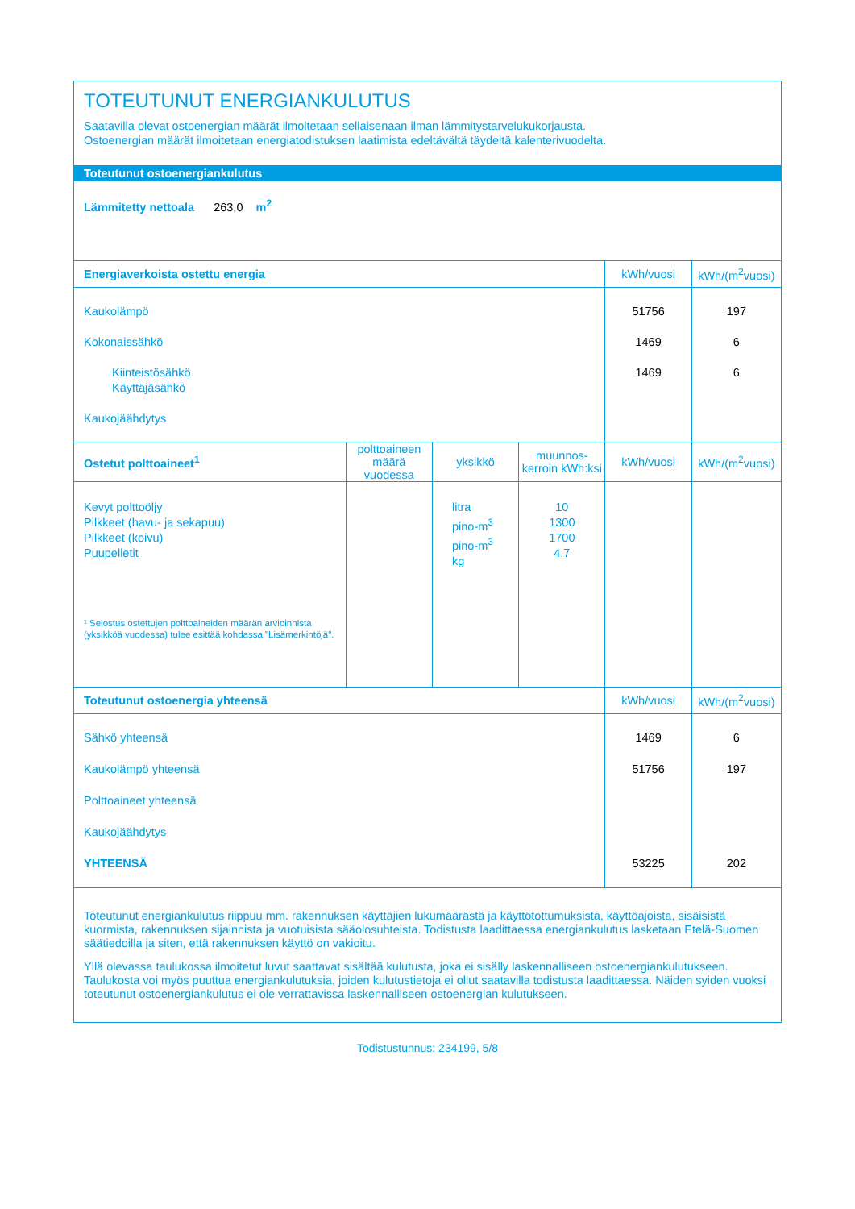TOTEUTUNUT ENERGIANKULUTUS
Saatavilla olevat ostoenergian määrät ilmoitetaan sellaisenaan ilman lämmitystarvelukukorjausta.
Ostoenergian määrät ilmoitetaan energiatodistuksen laatimista edeltävältä täydeltä kalenterivuodelta.
Toteutunut ostoenergiankulutus
Lämmitetty nettoala 263,0 m<sup>2</sup>
| Energiaverkoista ostettu energia | | | | kWh/vuosi | kWh/(m<sup>2</sup>vuosi) |
| --- | --- | --- | --- | --- | --- |
| Kaukolämpö Kokonaissähkö Kiinteistösähkö Käyttäjäsähkö Kaukojäähdytys | | | | 51756 1469 1469 | 197 6 6 |
| Ostetut polttoaineet<sup>1</sup> | polttoaineen määrä vuodessa | yksikkö | muunnos-kerroin kWh:ksi | kWh/vuosi | kWh/(m<sup>2</sup>vuosi) |
| Kevyt polttoöljy Pilkkeet (havu- ja sekapuu) Pilkkeet (koivu) Puupelletit ¹ Selostus ostettujen polttoaineiden määrän arvioinnista (yksikköä vuodessa) tulee esittää kohdassa "Lisämerkintöjä". | | litra pino-m<sup>3</sup> pino-m<sup>3</sup> kg | 10 1300 1700 4.7 | | |
| Toteutunut ostoenergia yhteensä | | | | kWh/vuosi | kWh/(m<sup>2</sup>vuosi) |
| Sähkö yhteensä Kaukolämpö yhteensä Polttoaineet yhteensä Kaukojäähdytys YHTEENSÄ | | | | 1469 51756 53225 | 6 197 202 |
Toteutunut energiankulutus riippuu mm. rakennuksen käyttäjien lukumäärästä ja käyttötottumuksista, käyttöajoista, sisäisistä kuormista, rakennuksen sijainnista ja vuotuisista sääolosuhteista. Todistusta laadittaessa energiankulutus lasketaan Etelä-Suomen säätiedoilla ja siten, että rakennuksen käyttö on vakioitu.
Yllä olevassa taulukossa ilmoitetut luvut saattavat sisältää kulutusta, joka ei sisälly laskennalliseen ostoenergiankulutukseen. Taulukosta voi myös puuttua energiankulutuksia, joiden kulutustietoja ei ollut saatavilla todistusta laadittaessa. Näiden syiden vuoksi toteutunut ostoenergiankulutus ei ole verrattavissa laskennalliseen ostoenergian kulutukseen.
Todistustunnus: 234199, 5/8